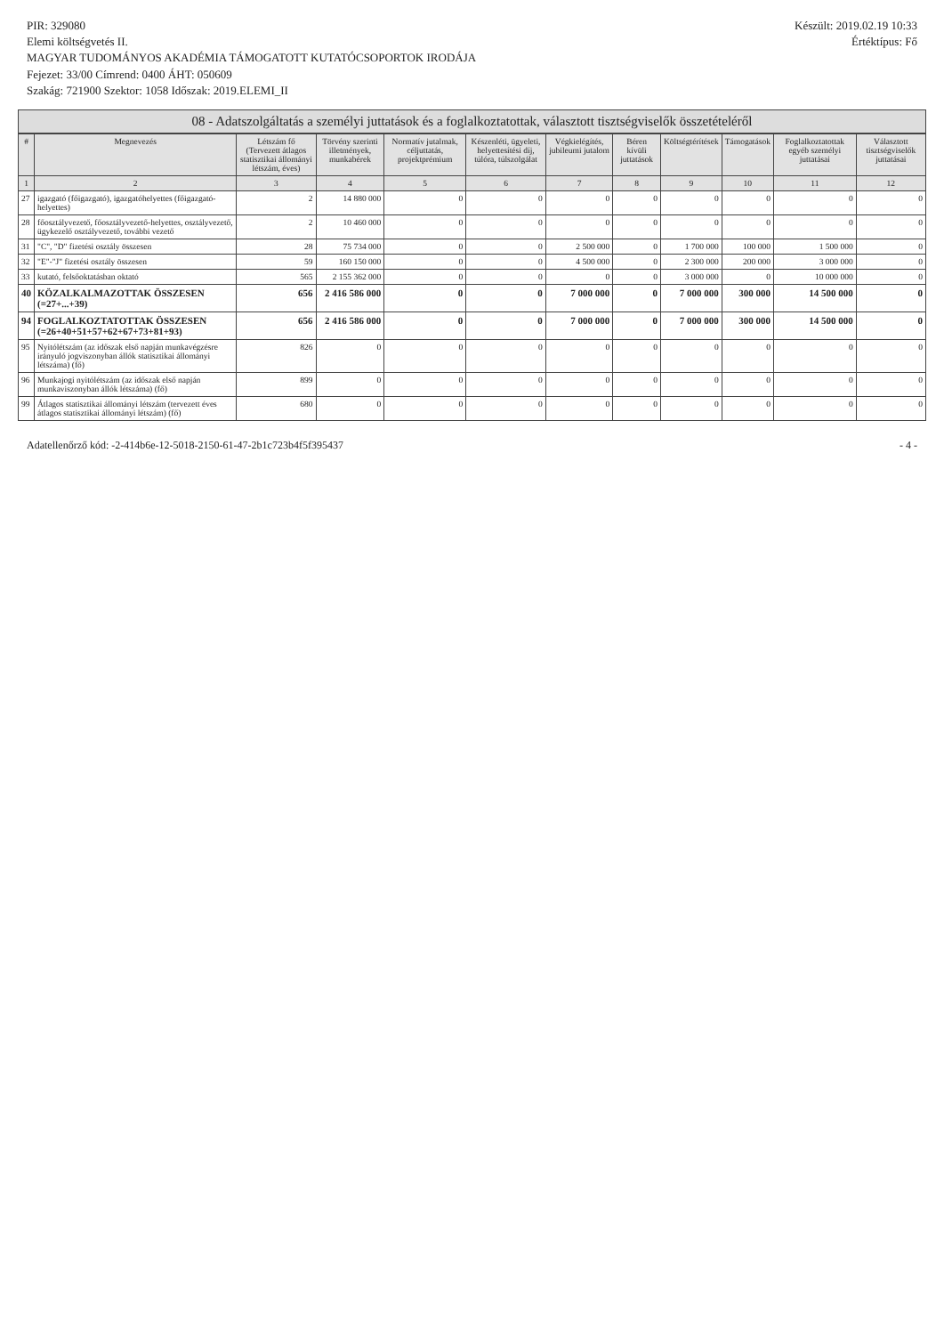Készült: 2019.02.19 10:33
Értéktípus: Fő
PIR: 329080
Elemi költségvetés II.
MAGYAR TUDOMÁNYOS AKADÉMIA TÁMOGATOTT KUTATÓCSOPORTOK IRODÁJA
Fejezet: 33/00 Címrend: 0400 ÁHT: 050609
Szakág: 721900 Szektor: 1058 Időszak: 2019.ELEMI_II
08 - Adatszolgáltatás a személyi juttatások és a foglalkoztatottak, választott tisztségviselők összetételéről
| # | Megnevezés | Létszám fő (Tervezett átlagos statisztikai állományi létszám, éves) | Törvény szerinti illetmények, munkabérek | Normatív jutalmak, céljuttatás, projektprémium | Készenléti, ügyeleti, helyettesítési díj, túlóra, túlszolgálat | Végkielégítés, jubileumi jutalom | Béren kívüli juttatások | Költségtérítések | Támogatások | Foglalkoztatottak egyéb személyi juttatásai | Választott tisztségviselők juttatásai |
| --- | --- | --- | --- | --- | --- | --- | --- | --- | --- | --- | --- |
| 1 | 2 | 3 | 4 | 5 | 6 | 7 | 8 | 9 | 10 | 11 | 12 |
| 27 | igazgató (főigazgató), igazgatóhelyettes (főigazgató-helyettes) | 2 | 14 880 000 | 0 | 0 | 0 | 0 | 0 | 0 | 0 | 0 |
| 28 | főosztályvezető, főosztályvezető-helyettes, osztályvezető, ügykezelő osztályvezető, további vezető | 2 | 10 460 000 | 0 | 0 | 0 | 0 | 0 | 0 | 0 | 0 |
| 31 | "C", "D" fizetési osztály összesen | 28 | 75 734 000 | 0 | 0 | 2 500 000 | 0 | 1 700 000 | 100 000 | 1 500 000 | 0 |
| 32 | "E"-"J" fizetési osztály összesen | 59 | 160 150 000 | 0 | 0 | 4 500 000 | 0 | 2 300 000 | 200 000 | 3 000 000 | 0 |
| 33 | kutató, felsőoktatásban oktató | 565 | 2 155 362 000 | 0 | 0 | 0 | 0 | 3 000 000 | 0 | 10 000 000 | 0 |
| 40 | KÖZALKALMAZOTTAK ÖSSZESEN (=27+...+39) | 656 | 2 416 586 000 | 0 | 0 | 7 000 000 | 0 | 7 000 000 | 300 000 | 14 500 000 | 0 |
| 94 | FOGLALKOZTATOTTAK ÖSSZESEN (=26+40+51+57+62+67+73+81+93) | 656 | 2 416 586 000 | 0 | 0 | 7 000 000 | 0 | 7 000 000 | 300 000 | 14 500 000 | 0 |
| 95 | Nyitólétszám (az időszak első napján munkavégzésre irányuló jogviszonyban állók statisztikai állományi létszáma) (fő) | 826 | 0 | 0 | 0 | 0 | 0 | 0 | 0 | 0 | 0 |
| 96 | Munkajogi nyitólétszám (az időszak első napján munkaviszonyban állók létszáma) (fő) | 899 | 0 | 0 | 0 | 0 | 0 | 0 | 0 | 0 | 0 |
| 99 | Átlagos statisztikai állományi létszám (tervezett éves átlagos statisztikai állományi létszám) (fő) | 680 | 0 | 0 | 0 | 0 | 0 | 0 | 0 | 0 | 0 |
Adatellenőrző kód: -2-414b6e-12-5018-2150-61-47-2b1c723b4f5f395437 - 4 -